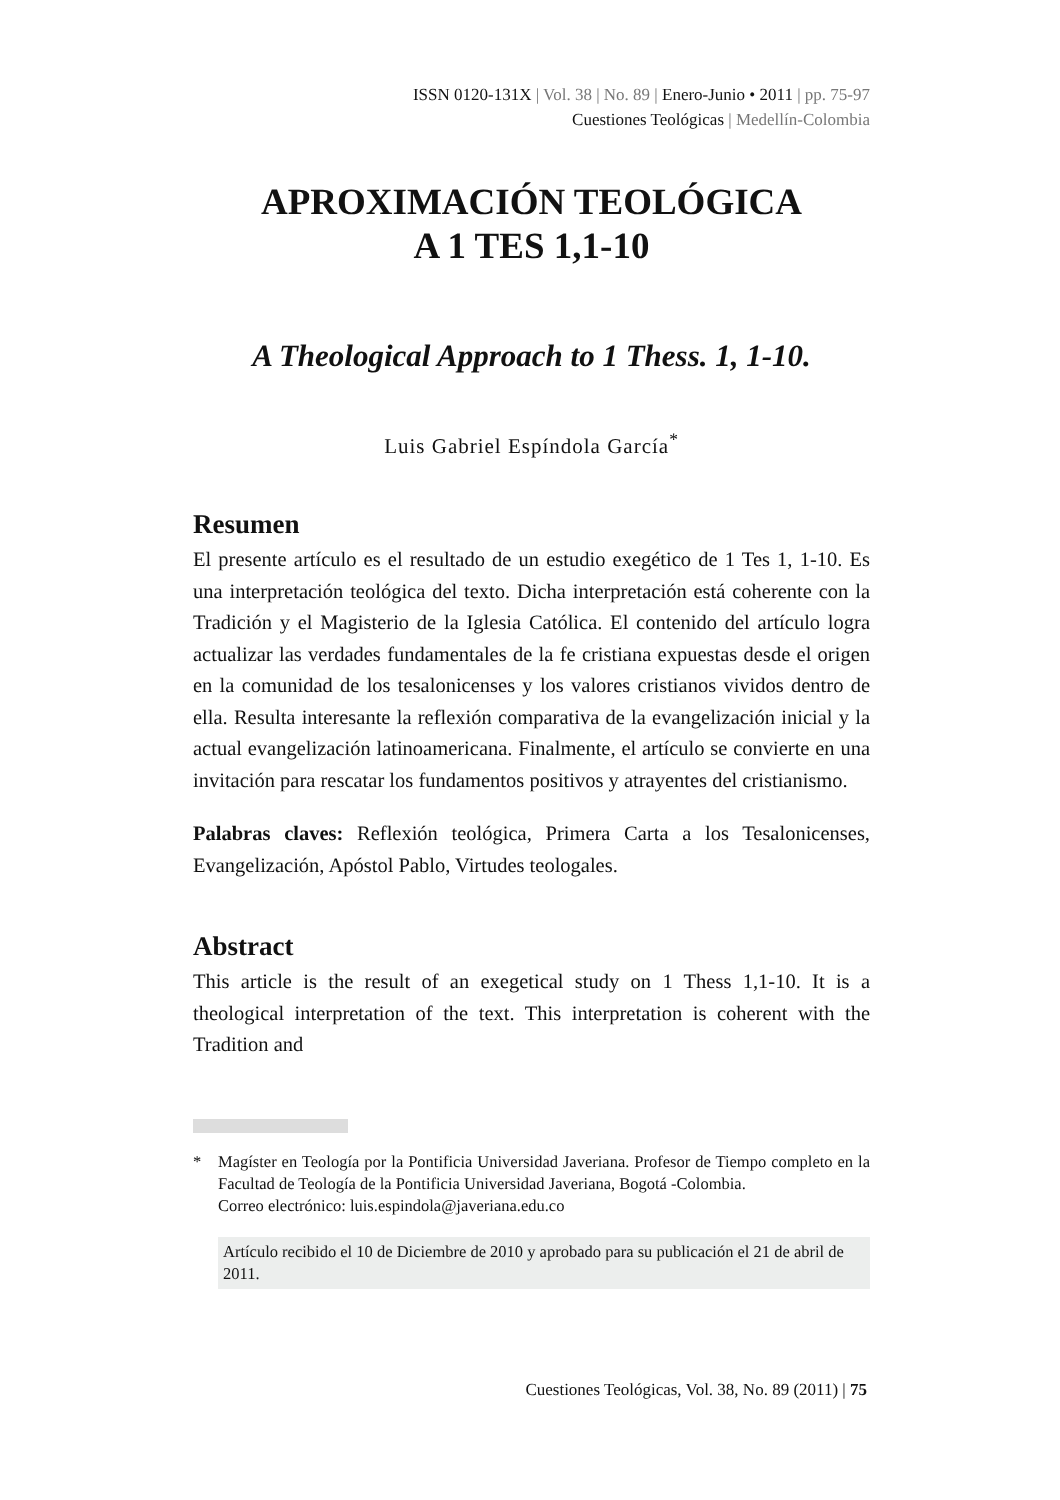ISSN 0120-131X | Vol. 38 | No. 89 | Enero-Junio • 2011 | pp. 75-97
Cuestiones Teológicas | Medellín-Colombia
APROXIMACIÓN TEOLÓGICA
A 1 TES 1,1-10
A Theological Approach to 1 Thess. 1, 1-10.
Luis Gabriel Espíndola García<sup>*</sup>
Resumen
El presente artículo es el resultado de un estudio exegético de 1 Tes 1, 1-10. Es una interpretación teológica del texto. Dicha interpretación está coherente con la Tradición y el Magisterio de la Iglesia Católica. El contenido del artículo logra actualizar las verdades fundamentales de la fe cristiana expuestas desde el origen en la comunidad de los tesalonicenses y los valores cristianos vividos dentro de ella. Resulta interesante la reflexión comparativa de la evangelización inicial y la actual evangelización latinoamericana. Finalmente, el artículo se convierte en una invitación para rescatar los fundamentos positivos y atrayentes del cristianismo.
Palabras claves: Reflexión teológica, Primera Carta a los Tesalonicenses, Evangelización, Apóstol Pablo, Virtudes teologales.
Abstract
This article is the result of an exegetical study on 1 Thess 1,1-10. It is a theological interpretation of the text. This interpretation is coherent with the Tradition and
* Magíster en Teología por la Pontificia Universidad Javeriana. Profesor de Tiempo completo en la Facultad de Teología de la Pontificia Universidad Javeriana, Bogotá -Colombia.
Correo electrónico: luis.espindola@javeriana.edu.co
Artículo recibido el 10 de Diciembre de 2010 y aprobado para su publicación el 21 de abril de 2011.
Cuestiones Teológicas, Vol. 38, No. 89 (2011) | 75